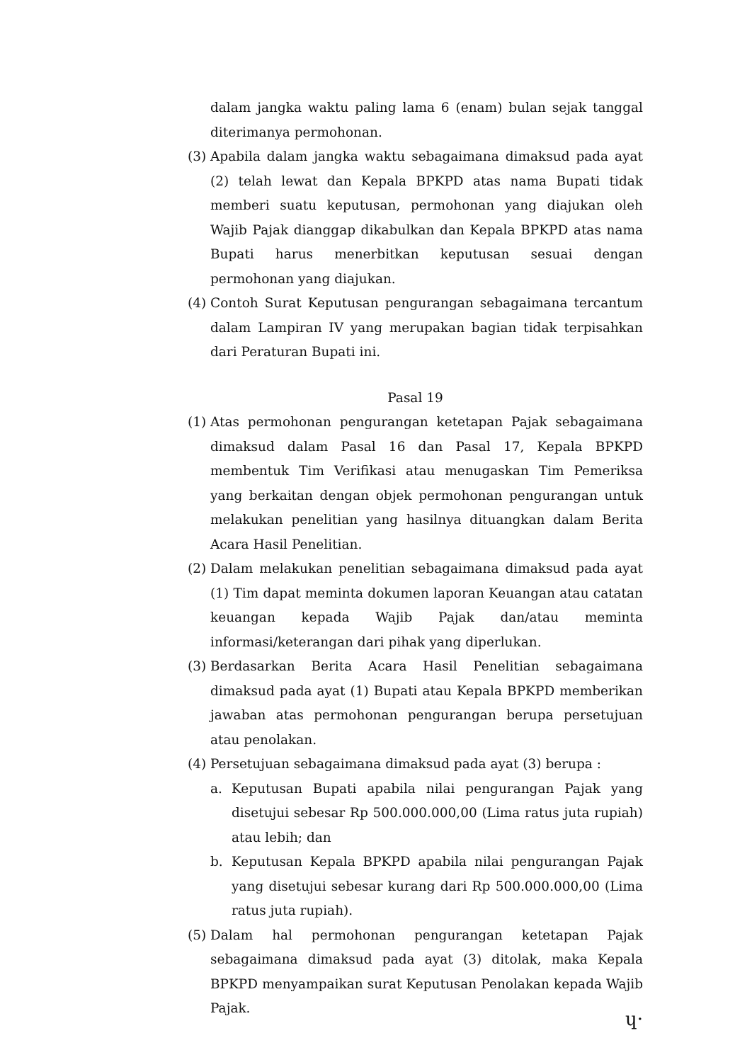dalam jangka waktu paling lama 6 (enam) bulan sejak tanggal diterimanya permohonan.
(3)
Apabila dalam jangka waktu sebagaimana dimaksud pada ayat (2) telah lewat dan Kepala BPKPD atas nama Bupati tidak memberi suatu keputusan, permohonan yang diajukan oleh Wajib Pajak dianggap dikabulkan dan Kepala BPKPD atas nama Bupati harus menerbitkan keputusan sesuai dengan permohonan yang diajukan.
(4)
Contoh Surat Keputusan pengurangan sebagaimana tercantum dalam Lampiran IV yang merupakan bagian tidak terpisahkan dari Peraturan Bupati ini.
Pasal 19
(1)
Atas permohonan pengurangan ketetapan Pajak sebagaimana dimaksud dalam Pasal 16 dan Pasal 17, Kepala BPKPD membentuk Tim Verifikasi atau menugaskan Tim Pemeriksa yang berkaitan dengan objek permohonan pengurangan untuk melakukan penelitian yang hasilnya dituangkan dalam Berita Acara Hasil Penelitian.
(2)
Dalam melakukan penelitian sebagaimana dimaksud pada ayat (1) Tim dapat meminta dokumen laporan Keuangan atau catatan keuangan kepada Wajib Pajak dan/atau meminta informasi/keterangan dari pihak yang diperlukan.
(3)
Berdasarkan Berita Acara Hasil Penelitian sebagaimana dimaksud pada ayat (1) Bupati atau Kepala BPKPD memberikan jawaban atas permohonan pengurangan berupa persetujuan atau penolakan.
(4)
Persetujuan sebagaimana dimaksud pada ayat (3) berupa :
a. Keputusan Bupati apabila nilai pengurangan Pajak yang disetujui sebesar Rp 500.000.000,00 (Lima ratus juta rupiah) atau lebih; dan
b. Keputusan Kepala BPKPD apabila nilai pengurangan Pajak yang disetujui sebesar kurang dari Rp 500.000.000,00 (Lima ratus juta rupiah).
(5)
Dalam hal permohonan pengurangan ketetapan Pajak sebagaimana dimaksud pada ayat (3) ditolak, maka Kepala BPKPD menyampaikan surat Keputusan Penolakan kepada Wajib Pajak.
ɥ·